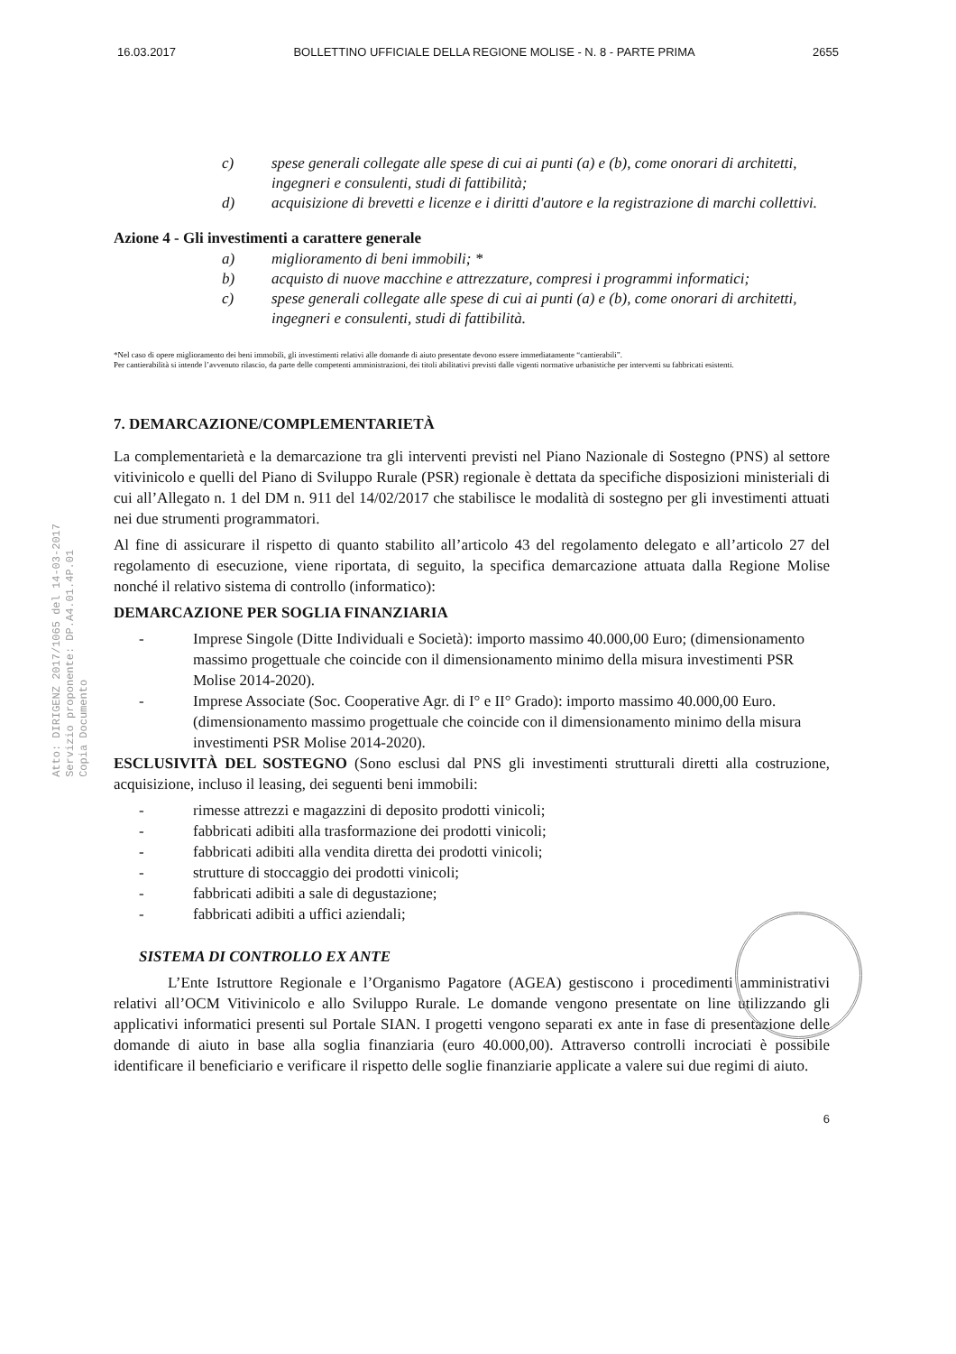16.03.2017 BOLLETTINO UFFICIALE DELLA REGIONE MOLISE - N. 8 - PARTE PRIMA 2655
Atto: DIRIGENZ 2017/1065 del 14-03-2017
Servizio proponente: DP.A4.01.4P.01
Copia Documento
c) spese generali collegate alle spese di cui ai punti (a) e (b), come onorari di architetti, ingegneri e consulenti, studi di fattibilità;
d) acquisizione di brevetti e licenze e i diritti d'autore e la registrazione di marchi collettivi.
Azione 4 - Gli investimenti a carattere generale
a) miglioramento di beni immobili; *
b) acquisto di nuove macchine e attrezzature, compresi i programmi informatici;
c) spese generali collegate alle spese di cui ai punti (a) e (b), come onorari di architetti, ingegneri e consulenti, studi di fattibilità.
*Nel caso di opere miglioramento dei beni immobili, gli investimenti relativi alle domande di aiuto presentate devono essere immediatamente “cantierabili”.
Per cantierabilità si intende l’avvenuto rilascio, da parte delle competenti amministrazioni, dei titoli abilitativi previsti dalle vigenti normative urbanistiche per interventi su fabbricati esistenti.
7. DEMARCAZIONE/COMPLEMENTARIETÀ
La complementarietà e la demarcazione tra gli interventi previsti nel Piano Nazionale di Sostegno (PNS) al settore vitivinicolo e quelli del Piano di Sviluppo Rurale (PSR) regionale è dettata da specifiche disposizioni ministeriali di cui all’Allegato n. 1 del DM n. 911 del 14/02/2017 che stabilisce le modalità di sostegno per gli investimenti attuati nei due strumenti programmatori.
Al fine di assicurare il rispetto di quanto stabilito all’articolo 43 del regolamento delegato e all’articolo 27 del regolamento di esecuzione, viene riportata, di seguito, la specifica demarcazione attuata dalla Regione Molise nonché il relativo sistema di controllo (informatico):
DEMARCAZIONE PER SOGLIA FINANZIARIA
- Imprese Singole (Ditte Individuali e Società): importo massimo 40.000,00 Euro; (dimensionamento massimo progettuale che coincide con il dimensionamento minimo della misura investimenti PSR Molise 2014-2020).
- Imprese Associate (Soc. Cooperative Agr. di I° e II° Grado): importo massimo 40.000,00 Euro. (dimensionamento massimo progettuale che coincide con il dimensionamento minimo della misura investimenti PSR Molise 2014-2020).
ESCLUSIVITÀ DEL SOSTEGNO (Sono esclusi dal PNS gli investimenti strutturali diretti alla costruzione, acquisizione, incluso il leasing, dei seguenti beni immobili:
- rimesse attrezzi e magazzini di deposito prodotti vinicoli;
- fabbricati adibiti alla trasformazione dei prodotti vinicoli;
- fabbricati adibiti alla vendita diretta dei prodotti vinicoli;
- strutture di stoccaggio dei prodotti vinicoli;
- fabbricati adibiti a sale di degustazione;
- fabbricati adibiti a uffici aziendali;
SISTEMA DI CONTROLLO EX ANTE
L’Ente Istruttore Regionale e l’Organismo Pagatore (AGEA) gestiscono i procedimenti amministrativi relativi all’OCM Vitivinicolo e allo Sviluppo Rurale. Le domande vengono presentate on line utilizzando gli applicativi informatici presenti sul Portale SIAN. I progetti vengono separati ex ante in fase di presentazione delle domande di aiuto in base alla soglia finanziaria (euro 40.000,00). Attraverso controlli incrociati è possibile identificare il beneficiario e verificare il rispetto delle soglie finanziarie applicate a valere sui due regimi di aiuto.
6